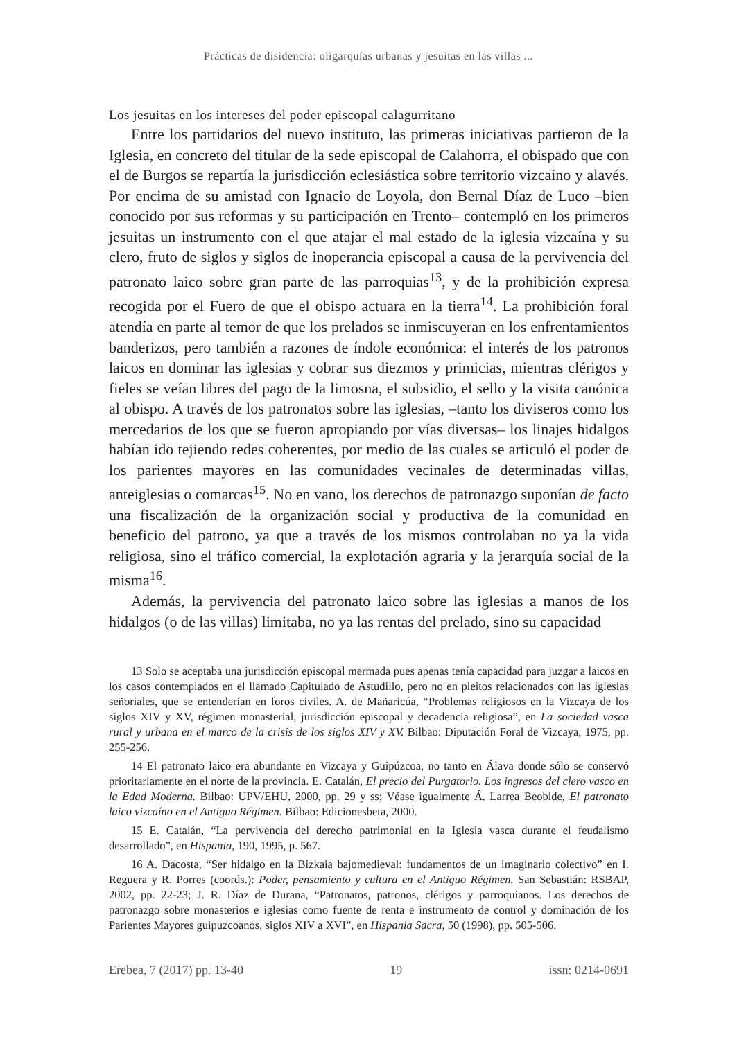Prácticas de disidencia: oligarquías urbanas y jesuitas en las villas ...
Los jesuitas en los intereses del poder episcopal calagurritano
Entre los partidarios del nuevo instituto, las primeras iniciativas partieron de la Iglesia, en concreto del titular de la sede episcopal de Calahorra, el obispado que con el de Burgos se repartía la jurisdicción eclesiástica sobre territorio vizcaíno y alavés. Por encima de su amistad con Ignacio de Loyola, don Bernal Díaz de Luco –bien conocido por sus reformas y su participación en Trento– contempló en los primeros jesuitas un instrumento con el que atajar el mal estado de la iglesia vizcaína y su clero, fruto de siglos y siglos de inoperancia episcopal a causa de la pervivencia del patronato laico sobre gran parte de las parroquias<sup>13</sup>, y de la prohibición expresa recogida por el Fuero de que el obispo actuara en la tierra<sup>14</sup>. La prohibición foral atendía en parte al temor de que los prelados se inmiscuyeran en los enfrentamientos banderizos, pero también a razones de índole económica: el interés de los patronos laicos en dominar las iglesias y cobrar sus diezmos y primicias, mientras clérigos y fieles se veían libres del pago de la limosna, el subsidio, el sello y la visita canónica al obispo. A través de los patronatos sobre las iglesias, –tanto los diviseros como los mercedarios de los que se fueron apropiando por vías diversas– los linajes hidalgos habían ido tejiendo redes coherentes, por medio de las cuales se articuló el poder de los parientes mayores en las comunidades vecinales de determinadas villas, anteiglesias o comarcas<sup>15</sup>. No en vano, los derechos de patronazgo suponían de facto una fiscalización de la organización social y productiva de la comunidad en beneficio del patrono, ya que a través de los mismos controlaban no ya la vida religiosa, sino el tráfico comercial, la explotación agraria y la jerarquía social de la misma<sup>16</sup>.
Además, la pervivencia del patronato laico sobre las iglesias a manos de los hidalgos (o de las villas) limitaba, no ya las rentas del prelado, sino su capacidad
13 Solo se aceptaba una jurisdicción episcopal mermada pues apenas tenía capacidad para juzgar a laicos en los casos contemplados en el llamado Capitulado de Astudillo, pero no en pleitos relacionados con las iglesias señoriales, que se entenderían en foros civiles. A. de Mañaricúa, “Problemas religiosos en la Vizcaya de los siglos XIV y XV, régimen monasterial, jurisdicción episcopal y decadencia religiosa”, en La sociedad vasca rural y urbana en el marco de la crisis de los siglos XIV y XV. Bilbao: Diputación Foral de Vizcaya, 1975, pp. 255-256.
14 El patronato laico era abundante en Vizcaya y Guipúzcoa, no tanto en Álava donde sólo se conservó prioritariamente en el norte de la provincia. E. Catalán, El precio del Purgatorio. Los ingresos del clero vasco en la Edad Moderna. Bilbao: UPV/EHU, 2000, pp. 29 y ss; Véase igualmente Á. Larrea Beobide, El patronato laico vizcaíno en el Antiguo Régimen. Bilbao: Edicionesbeta, 2000.
15 E. Catalán, “La pervivencia del derecho patrimonial en la Iglesia vasca durante el feudalismo desarrollado”, en Hispania, 190, 1995, p. 567.
16 A. Dacosta, “Ser hidalgo en la Bizkaia bajomedieval: fundamentos de un imaginario colectivo” en I. Reguera y R. Porres (coords.): Poder, pensamiento y cultura en el Antiguo Régimen. San Sebastián: RSBAP, 2002, pp. 22-23; J. R. Díaz de Durana, “Patronatos, patronos, clérigos y parroquianos. Los derechos de patronazgo sobre monasterios e iglesias como fuente de renta e instrumento de control y dominación de los Parientes Mayores guipuzcoanos, siglos XIV a XVI”, en Hispania Sacra, 50 (1998), pp. 505-506.
Erebea, 7 (2017) pp. 13-40 19 issn: 0214-0691